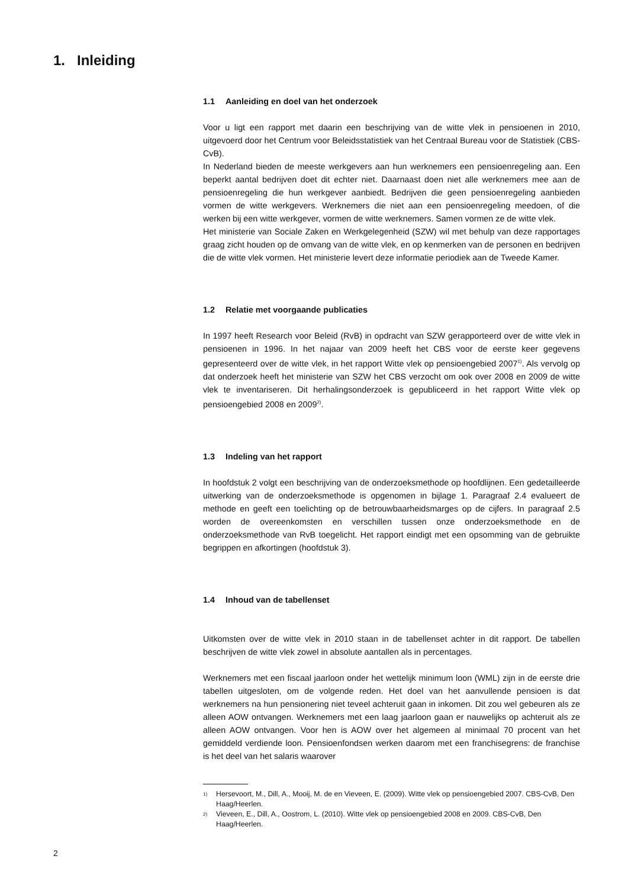1. Inleiding
1.1 Aanleiding en doel van het onderzoek
Voor u ligt een rapport met daarin een beschrijving van de witte vlek in pensioenen in 2010, uitgevoerd door het Centrum voor Beleidsstatistiek van het Centraal Bureau voor de Statistiek (CBS-CvB).
In Nederland bieden de meeste werkgevers aan hun werknemers een pensioenregeling aan. Een beperkt aantal bedrijven doet dit echter niet. Daarnaast doen niet alle werknemers mee aan de pensioenregeling die hun werkgever aanbiedt. Bedrijven die geen pensioenregeling aanbieden vormen de witte werkgevers. Werknemers die niet aan een pensioenregeling meedoen, of die werken bij een witte werkgever, vormen de witte werknemers. Samen vormen ze de witte vlek.
Het ministerie van Sociale Zaken en Werkgelegenheid (SZW) wil met behulp van deze rapportages graag zicht houden op de omvang van de witte vlek, en op kenmerken van de personen en bedrijven die de witte vlek vormen. Het ministerie levert deze informatie periodiek aan de Tweede Kamer.
1.2 Relatie met voorgaande publicaties
In 1997 heeft Research voor Beleid (RvB) in opdracht van SZW gerapporteerd over de witte vlek in pensioenen in 1996. In het najaar van 2009 heeft het CBS voor de eerste keer gegevens gepresenteerd over de witte vlek, in het rapport Witte vlek op pensioengebied 2007<sup>1)</sup>. Als vervolg op dat onderzoek heeft het ministerie van SZW het CBS verzocht om ook over 2008 en 2009 de witte vlek te inventariseren. Dit herhalingsonderzoek is gepubliceerd in het rapport Witte vlek op pensioengebied 2008 en 2009<sup>2)</sup>.
1.3 Indeling van het rapport
In hoofdstuk 2 volgt een beschrijving van de onderzoeksmethode op hoofdlijnen. Een gedetailleerde uitwerking van de onderzoeksmethode is opgenomen in bijlage 1. Paragraaf 2.4 evalueert de methode en geeft een toelichting op de betrouwbaarheidsmarges op de cijfers. In paragraaf 2.5 worden de overeenkomsten en verschillen tussen onze onderzoeksmethode en de onderzoeksmethode van RvB toegelicht. Het rapport eindigt met een opsomming van de gebruikte begrippen en afkortingen (hoofdstuk 3).
1.4 Inhoud van de tabellenset
Uitkomsten over de witte vlek in 2010 staan in de tabellenset achter in dit rapport. De tabellen beschrijven de witte vlek zowel in absolute aantallen als in percentages.
Werknemers met een fiscaal jaarloon onder het wettelijk minimum loon (WML) zijn in de eerste drie tabellen uitgesloten, om de volgende reden. Het doel van het aanvullende pensioen is dat werknemers na hun pensionering niet teveel achteruit gaan in inkomen. Dit zou wel gebeuren als ze alleen AOW ontvangen. Werknemers met een laag jaarloon gaan er nauwelijks op achteruit als ze alleen AOW ontvangen. Voor hen is AOW over het algemeen al minimaal 70 procent van het gemiddeld verdiende loon. Pensioenfondsen werken daarom met een franchisegrens: de franchise is het deel van het salaris waarover
<sup>1)</sup>
Hersevoort, M., Dill, A., Mooij, M. de en Vieveen, E. (2009). Witte vlek op pensioengebied 2007. CBS-CvB, Den Haag/Heerlen.
<sup>2)</sup>
Vieveen, E., Dill, A., Oostrom, L. (2010). Witte vlek op pensioengebied 2008 en 2009. CBS-CvB, Den Haag/Heerlen.
2